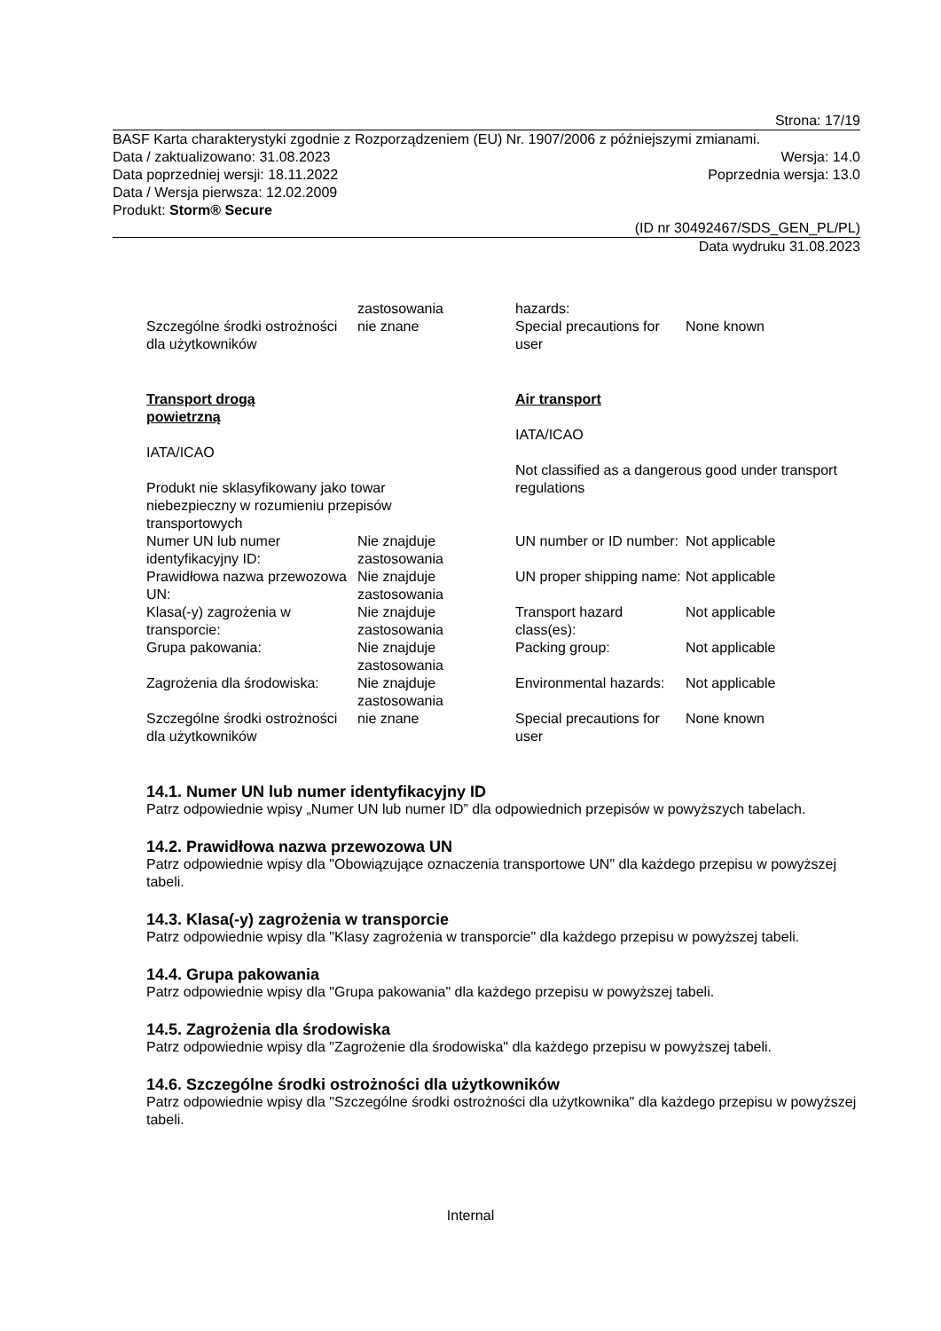Strona: 17/19
BASF Karta charakterystyki zgodnie z Rozporządzeniem (EU) Nr. 1907/2006 z późniejszymi zmianami.
Data / zaktualizowano: 31.08.2023 Wersja: 14.0
Data poprzedniej wersji: 18.11.2022 Poprzednia wersja: 13.0
Data / Wersja pierwsza: 12.02.2009
Produkt: Storm® Secure
(ID nr 30492467/SDS_GEN_PL/PL)
Data wydruku 31.08.2023
| | zastosowania | hazards: | |
| Szczególne środki ostrożności dla użytkowników | nie znane | Special precautions for user | None known |
| Transport drogą powietrzną IATA/ICAO Produkt nie sklasyfikowany jako towar niebezpieczny w rozumieniu przepisów transportowych | | Air transport IATA/ICAO Not classified as a dangerous good under transport regulations | |
| Numer UN lub numer identyfikacyjny ID: | Nie znajduje zastosowania | UN number or ID number: | Not applicable |
| Prawidłowa nazwa przewozowa UN: | Nie znajduje zastosowania | UN proper shipping name: | Not applicable |
| Klasa(-y) zagrożenia w transporcie: | Nie znajduje zastosowania | Transport hazard class(es): | Not applicable |
| Grupa pakowania: | Nie znajduje zastosowania | Packing group: | Not applicable |
| Zagrożenia dla środowiska: | Nie znajduje zastosowania | Environmental hazards: | Not applicable |
| Szczególne środki ostrożności dla użytkowników | nie znane | Special precautions for user | None known |
14.1. Numer UN lub numer identyfikacyjny ID
Patrz odpowiednie wpisy „Numer UN lub numer ID” dla odpowiednich przepisów w powyższych tabelach.
14.2. Prawidłowa nazwa przewozowa UN
Patrz odpowiednie wpisy dla "Obowiązujące oznaczenia transportowe UN" dla każdego przepisu w powyższej tabeli.
14.3. Klasa(-y) zagrożenia w transporcie
Patrz odpowiednie wpisy dla "Klasy zagrożenia w transporcie" dla każdego przepisu w powyższej tabeli.
14.4. Grupa pakowania
Patrz odpowiednie wpisy dla "Grupa pakowania" dla każdego przepisu w powyższej tabeli.
14.5. Zagrożenia dla środowiska
Patrz odpowiednie wpisy dla "Zagrożenie dla środowiska" dla każdego przepisu w powyższej tabeli.
14.6. Szczególne środki ostrożności dla użytkowników
Patrz odpowiednie wpisy dla "Szczególne środki ostrożności dla użytkownika" dla każdego przepisu w powyższej tabeli.
Internal